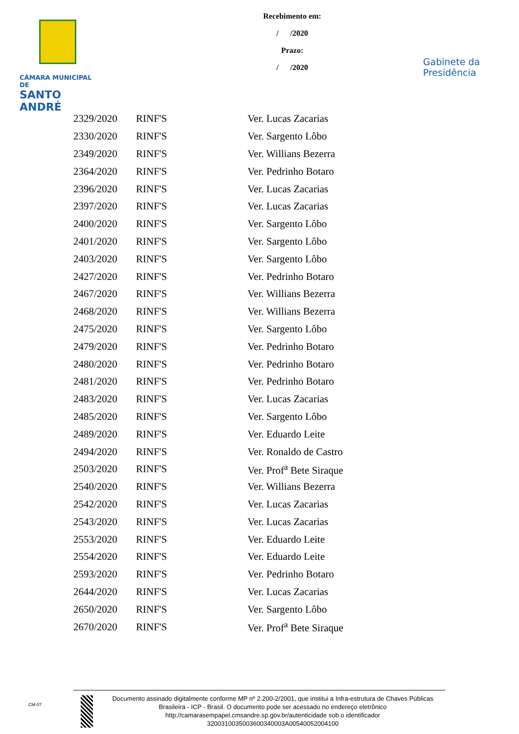CÂMARA MUNICIPAL DE
SANTO ANDRÉ
Recebimento em:
/ /2020
Prazo:
/ /2020
Gabinete da Presidência
| 2329/2020 | RINF'S | Ver. Lucas Zacarias |
| 2330/2020 | RINF'S | Ver. Sargento Lôbo |
| 2349/2020 | RINF'S | Ver. Willians Bezerra |
| 2364/2020 | RINF'S | Ver. Pedrinho Botaro |
| 2396/2020 | RINF'S | Ver. Lucas Zacarias |
| 2397/2020 | RINF'S | Ver. Lucas Zacarias |
| 2400/2020 | RINF'S | Ver. Sargento Lôbo |
| 2401/2020 | RINF'S | Ver. Sargento Lôbo |
| 2403/2020 | RINF'S | Ver. Sargento Lôbo |
| 2427/2020 | RINF'S | Ver. Pedrinho Botaro |
| 2467/2020 | RINF'S | Ver. Willians Bezerra |
| 2468/2020 | RINF'S | Ver. Willians Bezerra |
| 2475/2020 | RINF'S | Ver. Sargento Lôbo |
| 2479/2020 | RINF'S | Ver. Pedrinho Botaro |
| 2480/2020 | RINF'S | Ver. Pedrinho Botaro |
| 2481/2020 | RINF'S | Ver. Pedrinho Botaro |
| 2483/2020 | RINF'S | Ver. Lucas Zacarias |
| 2485/2020 | RINF'S | Ver. Sargento Lôbo |
| 2489/2020 | RINF'S | Ver. Eduardo Leite |
| 2494/2020 | RINF'S | Ver. Ronaldo de Castro |
| 2503/2020 | RINF'S | Ver. Prof<sup>a</sup> Bete Siraque |
| 2540/2020 | RINF'S | Ver. Willians Bezerra |
| 2542/2020 | RINF'S | Ver. Lucas Zacarias |
| 2543/2020 | RINF'S | Ver. Lucas Zacarias |
| 2553/2020 | RINF'S | Ver. Eduardo Leite |
| 2554/2020 | RINF'S | Ver. Eduardo Leite |
| 2593/2020 | RINF'S | Ver. Pedrinho Botaro |
| 2644/2020 | RINF'S | Ver. Lucas Zacarias |
| 2650/2020 | RINF'S | Ver. Sargento Lôbo |
| 2670/2020 | RINF'S | Ver. Prof<sup>a</sup> Bete Siraque |
CM-07
Documento assinado digitalmente conforme MP nº 2.200-2/2001, que institui a Infra-estrutura de Chaves Públicas Brasileira - ICP - Brasil. O documento pode ser acessado no endereço eletrônico http://camarasempapel.cmsandre.sp.gov.br/autenticidade sob o identificador 3200310035003600340003A00540052004100